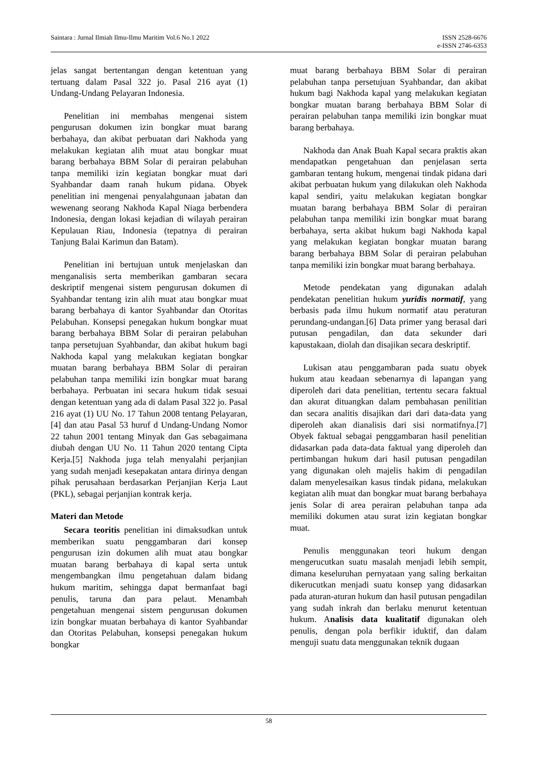Saintara : Jurnal Ilmiah Ilmu-Ilmu Maritim Vol.6 No.1 2022 ISSN 2528-6676
e-ISSN 2746-6353
jelas sangat bertentangan dengan ketentuan yang tertuang dalam Pasal 322 jo. Pasal 216 ayat (1) Undang-Undang Pelayaran Indonesia.
Penelitian ini membahas mengenai sistem pengurusan dokumen izin bongkar muat barang berbahaya, dan akibat perbuatan dari Nakhoda yang melakukan kegiatan alih muat atau bongkar muat barang berbahaya BBM Solar di perairan pelabuhan tanpa memiliki izin kegiatan bongkar muat dari Syahbandar daam ranah hukum pidana. Obyek penelitian ini mengenai penyalahgunaan jabatan dan wewenang seorang Nakhoda Kapal Niaga berbendera Indonesia, dengan lokasi kejadian di wilayah perairan Kepulauan Riau, Indonesia (tepatnya di perairan Tanjung Balai Karimun dan Batam).
Penelitian ini bertujuan untuk menjelaskan dan menganalisis serta memberikan gambaran secara deskriptif mengenai sistem pengurusan dokumen di Syahbandar tentang izin alih muat atau bongkar muat barang berbahaya di kantor Syahbandar dan Otoritas Pelabuhan. Konsepsi penegakan hukum bongkar muat barang berbahaya BBM Solar di perairan pelabuhan tanpa persetujuan Syahbandar, dan akibat hukum bagi Nakhoda kapal yang melakukan kegiatan bongkar muatan barang berbahaya BBM Solar di perairan pelabuhan tanpa memiliki izin bongkar muat barang berbahaya. Perbuatan ini secara hukum tidak sesuai dengan ketentuan yang ada di dalam Pasal 322 jo. Pasal 216 ayat (1) UU No. 17 Tahun 2008 tentang Pelayaran,[4] dan atau Pasal 53 huruf d Undang-Undang Nomor 22 tahun 2001 tentang Minyak dan Gas sebagaimana diubah dengan UU No. 11 Tahun 2020 tentang Cipta Kerja.[5] Nakhoda juga telah menyalahi perjanjian yang sudah menjadi kesepakatan antara dirinya dengan pihak perusahaan berdasarkan Perjanjian Kerja Laut (PKL), sebagai perjanjian kontrak kerja.
Materi dan Metode
Secara teoritis penelitian ini dimaksudkan untuk memberikan suatu penggambaran dari konsep pengurusan izin dokumen alih muat atau bongkar muatan barang berbahaya di kapal serta untuk mengembangkan ilmu pengetahuan dalam bidang hukum maritim, sehingga dapat bermanfaat bagi penulis, taruna dan para pelaut. Menambah pengetahuan mengenai sistem pengurusan dokumen izin bongkar muatan berbahaya di kantor Syahbandar dan Otoritas Pelabuhan, konsepsi penegakan hukum bongkar
muat barang berbahaya BBM Solar di perairan pelabuhan tanpa persetujuan Syahbandar, dan akibat hukum bagi Nakhoda kapal yang melakukan kegiatan bongkar muatan barang berbahaya BBM Solar di perairan pelabuhan tanpa memiliki izin bongkar muat barang berbahaya.
Nakhoda dan Anak Buah Kapal secara praktis akan mendapatkan pengetahuan dan penjelasan serta gambaran tentang hukum, mengenai tindak pidana dari akibat perbuatan hukum yang dilakukan oleh Nakhoda kapal sendiri, yaitu melakukan kegiatan bongkar muatan barang berbahaya BBM Solar di perairan pelabuhan tanpa memiliki izin bongkar muat barang berbahaya, serta akibat hukum bagi Nakhoda kapal yang melakukan kegiatan bongkar muatan barang barang berbahaya BBM Solar di perairan pelabuhan tanpa memiliki izin bongkar muat barang berbahaya.
Metode pendekatan yang digunakan adalah pendekatan penelitian hukum yuridis normatif, yang berbasis pada ilmu hukum normatif atau peraturan perundang-undangan.[6] Data primer yang berasal dari putusan pengadilan, dan data sekunder dari kapustakaan, diolah dan disajikan secara deskriptif.
Lukisan atau penggambaran pada suatu obyek hukum atau keadaan sebenarnya di lapangan yang diperoleh dari data penelitian, tertentu secara faktual dan akurat dituangkan dalam pembahasan penilitian dan secara analitis disajikan dari dari data-data yang diperoleh akan dianalisis dari sisi normatifnya.[7] Obyek faktual sebagai penggambaran hasil penelitian didasarkan pada data-data faktual yang diperoleh dan pertimbangan hukum dari hasil putusan pengadilan yang digunakan oleh majelis hakim di pengadilan dalam menyelesaikan kasus tindak pidana, melakukan kegiatan alih muat dan bongkar muat barang berbahaya jenis Solar di area perairan pelabuhan tanpa ada memiliki dokumen atau surat izin kegiatan bongkar muat.
Penulis menggunakan teori hukum dengan mengerucutkan suatu masalah menjadi lebih sempit, dimana keseluruhan pernyataan yang saling berkaitan dikerucutkan menjadi suatu konsep yang didasarkan pada aturan-aturan hukum dan hasil putusan pengadilan yang sudah inkrah dan berlaku menurut ketentuan hukum. Analisis data kualitatif digunakan oleh penulis, dengan pola berfikir iduktif, dan dalam menguji suatu data menggunakan teknik dugaan
58